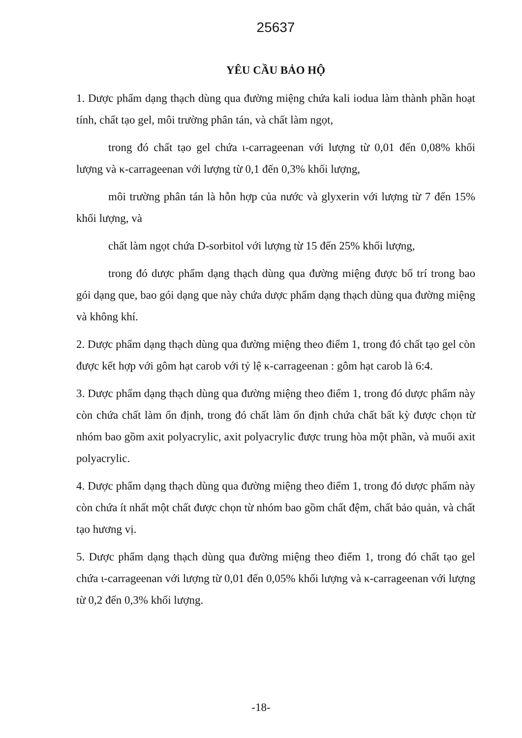25637
YÊU CẦU BẢO HỘ
1. Dược phẩm dạng thạch dùng qua đường miệng chứa kali iodua làm thành phần hoạt tính, chất tạo gel, môi trường phân tán, và chất làm ngọt,
trong đó chất tạo gel chứa ι-carrageenan với lượng từ 0,01 đến 0,08% khối lượng và κ-carrageenan với lượng từ 0,1 đến 0,3% khối lượng,
môi trường phân tán là hỗn hợp của nước và glyxerin với lượng từ 7 đến 15% khối lượng, và
chất làm ngọt chứa D-sorbitol với lượng từ 15 đến 25% khối lượng,
trong đó dược phẩm dạng thạch dùng qua đường miệng được bố trí trong bao gói dạng que, bao gói dạng que này chứa dược phẩm dạng thạch dùng qua đường miệng và không khí.
2. Dược phẩm dạng thạch dùng qua đường miệng theo điểm 1, trong đó chất tạo gel còn được kết hợp với gôm hạt carob với tỷ lệ κ-carrageenan : gôm hạt carob là 6:4.
3. Dược phẩm dạng thạch dùng qua đường miệng theo điểm 1, trong đó dược phẩm này còn chứa chất làm ổn định, trong đó chất làm ổn định chứa chất bất kỳ được chọn từ nhóm bao gồm axit polyacrylic, axit polyacrylic được trung hòa một phần, và muối axit polyacrylic.
4. Dược phẩm dạng thạch dùng qua đường miệng theo điểm 1, trong đó dược phẩm này còn chứa ít nhất một chất được chọn từ nhóm bao gồm chất đệm, chất bảo quản, và chất tạo hương vị.
5. Dược phẩm dạng thạch dùng qua đường miệng theo điểm 1, trong đó chất tạo gel chứa ι-carrageenan với lượng từ 0,01 đến 0,05% khối lượng và κ-carrageenan với lượng từ 0,2 đến 0,3% khối lượng.
-18-